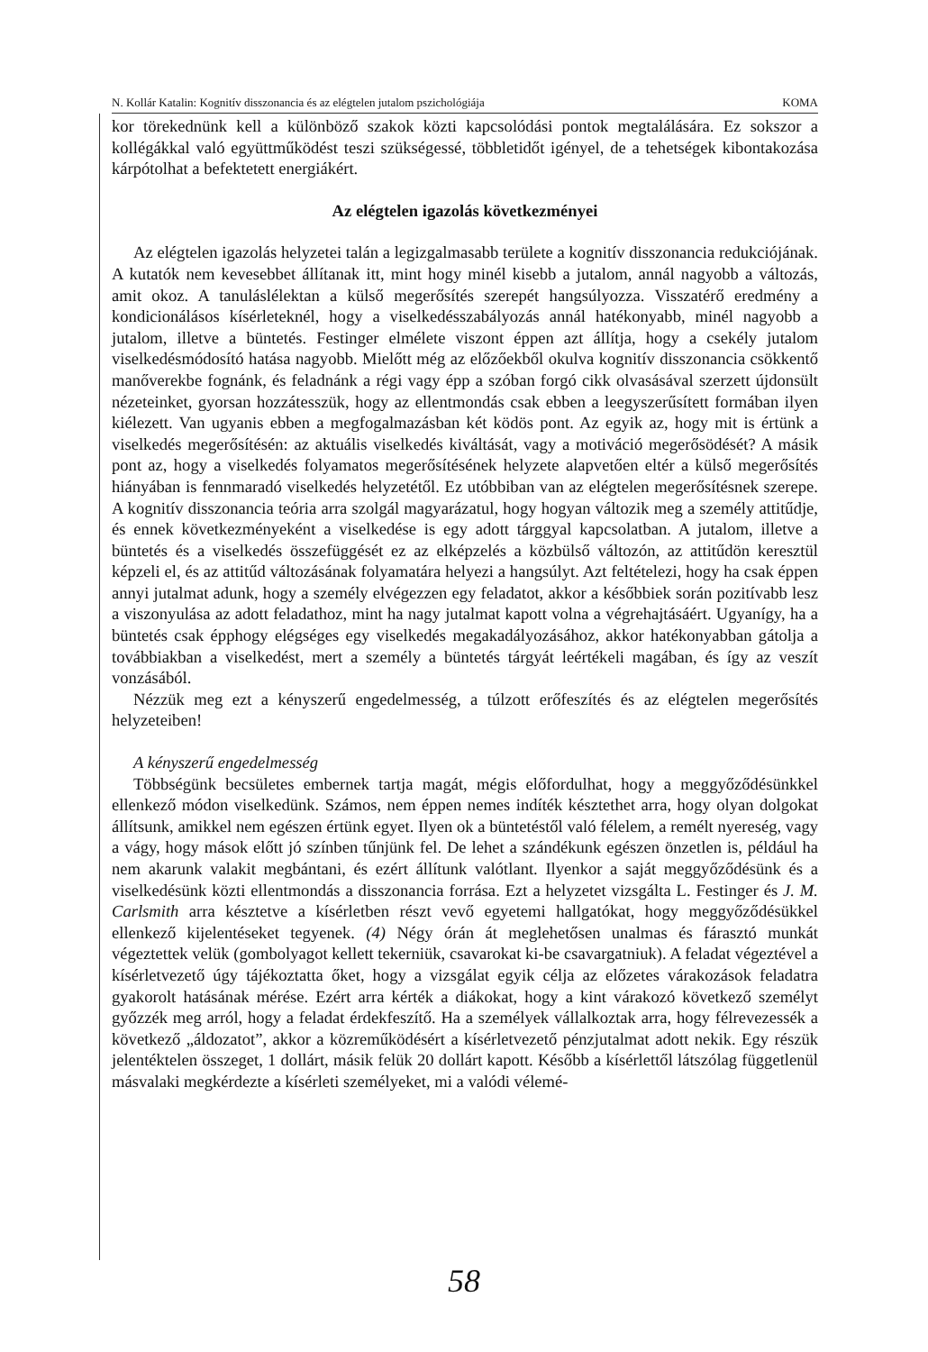N. Kollár Katalin: Kognitív disszonancia és az elégtelen jutalom pszichológiája KOMA
kor törekednünk kell a különböző szakok közti kapcsolódási pontok megtalálására. Ez sokszor a kollégákkal való együttműködést teszi szükségessé, többletidőt igényel, de a tehetségek kibontakozása kárpótolhat a befektetett energiákért.
Az elégtelen igazolás következményei
Az elégtelen igazolás helyzetei talán a legizgalmasabb területe a kognitív disszonancia redukciójának. A kutatók nem kevesebbet állítanak itt, mint hogy minél kisebb a jutalom, annál nagyobb a változás, amit okoz. A tanuláslélektan a külső megerősítés szerepét hangsúlyozza. Visszatérő eredmény a kondicionálásos kísérleteknél, hogy a viselkedésszabályozás annál hatékonyabb, minél nagyobb a jutalom, illetve a büntetés. Festinger elmélete viszont éppen azt állítja, hogy a csekély jutalom viselkedésmódosító hatása nagyobb. Mielőtt még az előzőekből okulva kognitív disszonancia csökkentő manőverekbe fognánk, és feladnánk a régi vagy épp a szóban forgó cikk olvasásával szerzett újdonsült nézeteinket, gyorsan hozzátesszük, hogy az ellentmondás csak ebben a leegyszerűsített formában ilyen kiélezett. Van ugyanis ebben a megfogalmazásban két ködös pont. Az egyik az, hogy mit is értünk a viselkedés megerősítésén: az aktuális viselkedés kiváltását, vagy a motiváció megerősödését? A másik pont az, hogy a viselkedés folyamatos megerősítésének helyzete alapvetően eltér a külső megerősítés hiányában is fennmaradó viselkedés helyzetétől. Ez utóbbiban van az elégtelen megerősítésnek szerepe. A kognitív disszonancia teória arra szolgál magyarázatul, hogy hogyan változik meg a személy attitűdje, és ennek következményeként a viselkedése is egy adott tárggyal kapcsolatban. A jutalom, illetve a büntetés és a viselkedés összefüggését ez az elképzelés a közbülső változón, az attitűdön keresztül képzeli el, és az attitűd változásának folyamatára helyezi a hangsúlyt. Azt feltételezi, hogy ha csak éppen annyi jutalmat adunk, hogy a személy elvégezzen egy feladatot, akkor a későbbiek során pozitívabb lesz a viszonyulása az adott feladathoz, mint ha nagy jutalmat kapott volna a végrehajtásáért. Ugyanígy, ha a büntetés csak épphogy elégséges egy viselkedés megakadályozásához, akkor hatékonyabban gátolja a továbbiakban a viselkedést, mert a személy a büntetés tárgyát leértékeli magában, és így az veszít vonzásából.
Nézzük meg ezt a kényszerű engedelmesség, a túlzott erőfeszítés és az elégtelen megerősítés helyzeteiben!
A kényszerű engedelmesség
Többségünk becsületes embernek tartja magát, mégis előfordulhat, hogy a meggyőződésünkkel ellenkező módon viselkedünk. Számos, nem éppen nemes indíték késztethet arra, hogy olyan dolgokat állítsunk, amikkel nem egészen értünk egyet. Ilyen ok a büntetéstől való félelem, a remélt nyereség, vagy a vágy, hogy mások előtt jó színben tűnjünk fel. De lehet a szándékunk egészen önzetlen is, például ha nem akarunk valakit megbántani, és ezért állítunk valótlant. Ilyenkor a saját meggyőződésünk és a viselkedésünk közti ellentmondás a disszonancia forrása. Ezt a helyzetet vizsgálta L. Festinger és J. M. Carlsmith arra késztetve a kísérletben részt vevő egyetemi hallgatókat, hogy meggyőződésükkel ellenkező kijelentéseket tegyenek. (4) Négy órán át meglehetősen unalmas és fárasztó munkát végeztettek velük (gombolyagot kellett tekerniük, csavarokat ki-be csavargatniuk). A feladat végeztével a kísérletvezető úgy tájékoztatta őket, hogy a vizsgálat egyik célja az előzetes várakozások feladatra gyakorolt hatásának mérése. Ezért arra kérték a diákokat, hogy a kint várakozó következő személyt győzzék meg arról, hogy a feladat érdekfeszítő. Ha a személyek vállalkoztak arra, hogy félrevezessék a következő „áldozatot”, akkor a közreműködésért a kísérletvezető pénzjutalmat adott nekik. Egy részük jelentéktelen összeget, 1 dollárt, másik felük 20 dollárt kapott. Később a kísérlettől látszólag függetlenül másvalaki megkérdezte a kísérleti személyeket, mi a valódi vélemé-
58